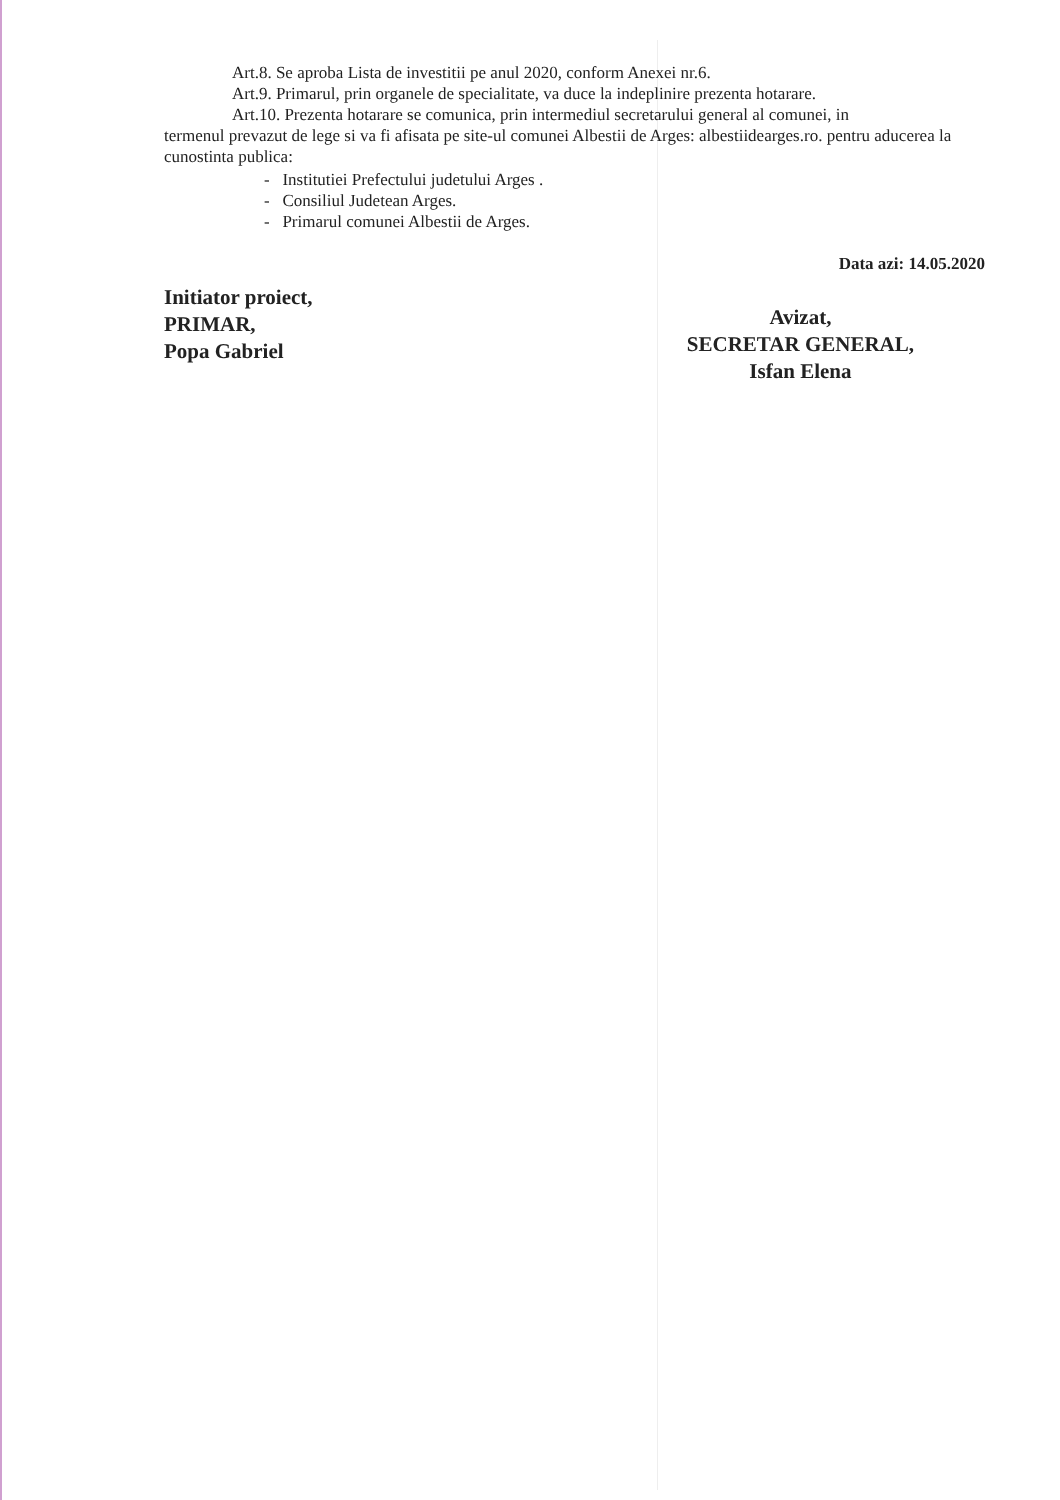Art.8. Se aproba Lista de investitii pe anul 2020, conform Anexei nr.6.
Art.9. Primarul, prin organele de specialitate, va duce la indeplinire prezenta hotarare.
Art.10. Prezenta hotarare se comunica, prin intermediul secretarului general al comunei, in
termenul prevazut de lege si va fi afisata pe site-ul comunei Albestii de Arges: albestiidearges.ro. pentru aducerea la cunostinta publica:
- Institutiei Prefectului judetului Arges .
- Consiliul Judetean Arges.
- Primarul comunei Albestii de Arges.
Data azi: 14.05.2020
Initiator proiect,
PRIMAR,
Popa Gabriel
Avizat,
SECRETAR GENERAL,
Isfan Elena